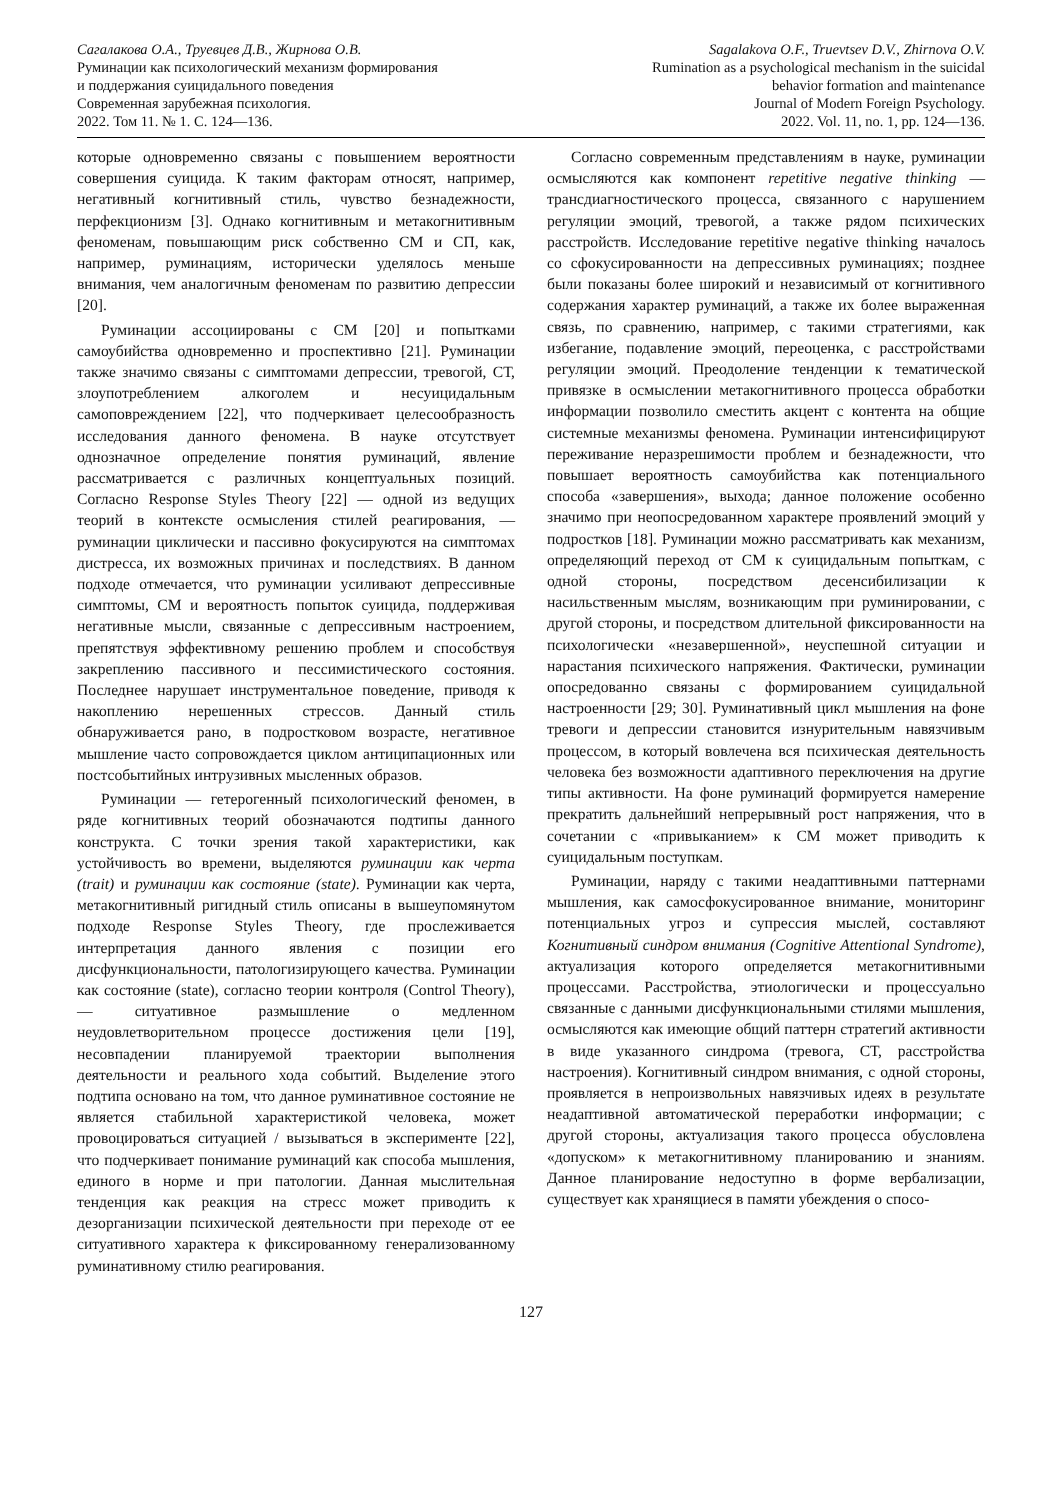Сагалакова О.А., Труевцев Д.В., Жирнова О.В.
Руминации как психологический механизм формирования
и поддержания суицидального поведения
Современная зарубежная психология.
2022. Том 11. № 1. С. 124—136.
Sagalakova O.F., Truevtsev D.V., Zhirnova O.V.
Rumination as a psychological mechanism in the suicidal
behavior formation and maintenance
Journal of Modern Foreign Psychology.
2022. Vol. 11, no. 1, pp. 124—136.
которые одновременно связаны с повышением вероятности совершения суицида. К таким факторам относят, например, негативный когнитивный стиль, чувство безнадежности, перфекционизм [3]. Однако когнитивным и метакогнитивным феноменам, повышающим риск собственно СМ и СП, как, например, руминациям, исторически уделялось меньше внимания, чем аналогичным феноменам по развитию депрессии [20].
Руминации ассоциированы с СМ [20] и попытками самоубийства одновременно и проспективно [21]. Руминации также значимо связаны с симптомами депрессии, тревогой, СТ, злоупотреблением алкоголем и несуицидальным самоповреждением [22], что подчеркивает целесообразность исследования данного феномена. В науке отсутствует однозначное определение понятия руминаций, явление рассматривается с различных концептуальных позиций. Согласно Response Styles Theory [22] — одной из ведущих теорий в контексте осмысления стилей реагирования, — руминации циклически и пассивно фокусируются на симптомах дистресса, их возможных причинах и последствиях. В данном подходе отмечается, что руминации усиливают депрессивные симптомы, СМ и вероятность попыток суицида, поддерживая негативные мысли, связанные с депрессивным настроением, препятствуя эффективному решению проблем и способствуя закреплению пассивного и пессимистического состояния. Последнее нарушает инструментальное поведение, приводя к накоплению нерешенных стрессов. Данный стиль обнаруживается рано, в подростковом возрасте, негативное мышление часто сопровождается циклом антиципационных или постсобытийных интрузивных мысленных образов.
Руминации — гетерогенный психологический феномен, в ряде когнитивных теорий обозначаются подтипы данного конструкта. С точки зрения такой характеристики, как устойчивость во времени, выделяются руминации как черта (trait) и руминации как состояние (state). Руминации как черта, метакогнитивный ригидный стиль описаны в вышеупомянутом подходе Response Styles Theory, где прослеживается интерпретация данного явления с позиции его дисфункциональности, патологизирующего качества. Руминации как состояние (state), согласно теории контроля (Control Theory), — ситуативное размышление о медленном неудовлетворительном процессе достижения цели [19], несовпадении планируемой траектории выполнения деятельности и реального хода событий. Выделение этого подтипа основано на том, что данное руминативное состояние не является стабильной характеристикой человека, может провоцироваться ситуацией / вызываться в эксперименте [22], что подчеркивает понимание руминаций как способа мышления, единого в норме и при патологии. Данная мыслительная тенденция как реакция на стресс может приводить к дезорганизации психической деятельности при переходе от ее ситуативного характера к фиксированному генерализованному руминативному стилю реагирования.
Согласно современным представлениям в науке, руминации осмысляются как компонент repetitive negative thinking — трансдиагностического процесса, связанного с нарушением регуляции эмоций, тревогой, а также рядом психических расстройств. Исследование repetitive negative thinking началось со сфокусированности на депрессивных руминациях; позднее были показаны более широкий и независимый от когнитивного содержания характер руминаций, а также их более выраженная связь, по сравнению, например, с такими стратегиями, как избегание, подавление эмоций, переоценка, с расстройствами регуляции эмоций. Преодоление тенденции к тематической привязке в осмыслении метакогнитивного процесса обработки информации позволило сместить акцент с контента на общие системные механизмы феномена. Руминации интенсифицируют переживание неразрешимости проблем и безнадежности, что повышает вероятность самоубийства как потенциального способа «завершения», выхода; данное положение особенно значимо при неопосредованном характере проявлений эмоций у подростков [18]. Руминации можно рассматривать как механизм, определяющий переход от СМ к суицидальным попыткам, с одной стороны, посредством десенсибилизации к насильственным мыслям, возникающим при руминировании, с другой стороны, и посредством длительной фиксированности на психологически «незавершенной», неуспешной ситуации и нарастания психического напряжения. Фактически, руминации опосредованно связаны с формированием суицидальной настроенности [29; 30]. Руминативный цикл мышления на фоне тревоги и депрессии становится изнурительным навязчивым процессом, в который вовлечена вся психическая деятельность человека без возможности адаптивного переключения на другие типы активности. На фоне руминаций формируется намерение прекратить дальнейший непрерывный рост напряжения, что в сочетании с «привыканием» к СМ может приводить к суицидальным поступкам.
Руминации, наряду с такими неадаптивными паттернами мышления, как самосфокусированное внимание, мониторинг потенциальных угроз и супрессия мыслей, составляют Когнитивный синдром внимания (Cognitive Attentional Syndrome), актуализация которого определяется метакогнитивными процессами. Расстройства, этиологически и процессуально связанные с данными дисфункциональными стилями мышления, осмысляются как имеющие общий паттерн стратегий активности в виде указанного синдрома (тревога, СТ, расстройства настроения). Когнитивный синдром внимания, с одной стороны, проявляется в непроизвольных навязчивых идеях в результате неадаптивной автоматической переработки информации; с другой стороны, актуализация такого процесса обусловлена «допуском» к метакогнитивному планированию и знаниям. Данное планирование недоступно в форме вербализации, существует как хранящиеся в памяти убеждения о спосо-
127